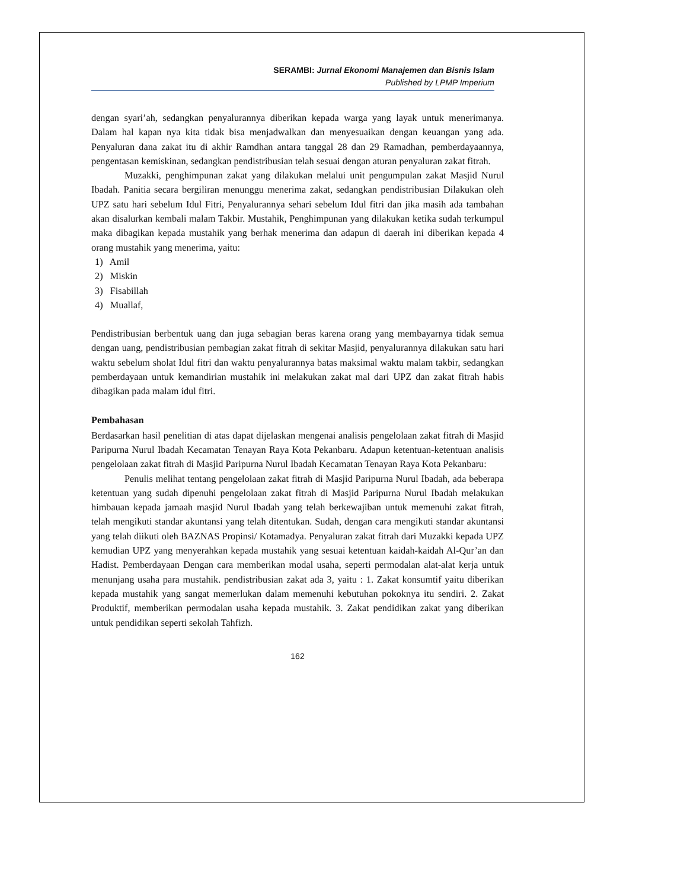SERAMBI: Jurnal Ekonomi Manajemen dan Bisnis Islam
Published by LPMP Imperium
dengan syari’ah, sedangkan penyalurannya diberikan kepada warga yang layak untuk menerimanya. Dalam hal kapan nya kita tidak bisa menjadwalkan dan menyesuaikan dengan keuangan yang ada. Penyaluran dana zakat itu di akhir Ramdhan antara tanggal 28 dan 29 Ramadhan, pemberdayaannya, pengentasan kemiskinan, sedangkan pendistribusian telah sesuai dengan aturan penyaluran zakat fitrah.
Muzakki, penghimpunan zakat yang dilakukan melalui unit pengumpulan zakat Masjid Nurul Ibadah. Panitia secara bergiliran menunggu menerima zakat, sedangkan pendistribusian Dilakukan oleh UPZ satu hari sebelum Idul Fitri, Penyalurannya sehari sebelum Idul fitri dan jika masih ada tambahan akan disalurkan kembali malam Takbir. Mustahik, Penghimpunan yang dilakukan ketika sudah terkumpul maka dibagikan kepada mustahik yang berhak menerima dan adapun di daerah ini diberikan kepada 4 orang mustahik yang menerima, yaitu:
1) Amil
2) Miskin
3) Fisabillah
4) Muallaf,
Pendistribusian berbentuk uang dan juga sebagian beras karena orang yang membayarnya tidak semua dengan uang, pendistribusian pembagian zakat fitrah di sekitar Masjid, penyalurannya dilakukan satu hari waktu sebelum sholat Idul fitri dan waktu penyalurannya batas maksimal waktu malam takbir, sedangkan pemberdayaan untuk kemandirian mustahik ini melakukan zakat mal dari UPZ dan zakat fitrah habis dibagikan pada malam idul fitri.
Pembahasan
Berdasarkan hasil penelitian di atas dapat dijelaskan mengenai analisis pengelolaan zakat fitrah di Masjid Paripurna Nurul Ibadah Kecamatan Tenayan Raya Kota Pekanbaru. Adapun ketentuan-ketentuan analisis pengelolaan zakat fitrah di Masjid Paripurna Nurul Ibadah Kecamatan Tenayan Raya Kota Pekanbaru:
Penulis melihat tentang pengelolaan zakat fitrah di Masjid Paripurna Nurul Ibadah, ada beberapa ketentuan yang sudah dipenuhi pengelolaan zakat fitrah di Masjid Paripurna Nurul Ibadah melakukan himbauan kepada jamaah masjid Nurul Ibadah yang telah berkewajiban untuk memenuhi zakat fitrah, telah mengikuti standar akuntansi yang telah ditentukan. Sudah, dengan cara mengikuti standar akuntansi yang telah diikuti oleh BAZNAS Propinsi/ Kotamadya. Penyaluran zakat fitrah dari Muzakki kepada UPZ kemudian UPZ yang menyerahkan kepada mustahik yang sesuai ketentuan kaidah-kaidah Al-Qur’an dan Hadist. Pemberdayaan Dengan cara memberikan modal usaha, seperti permodalan alat-alat kerja untuk menunjang usaha para mustahik. pendistribusian zakat ada 3, yaitu : 1. Zakat konsumtif yaitu diberikan kepada mustahik yang sangat memerlukan dalam memenuhi kebutuhan pokoknya itu sendiri. 2. Zakat Produktif, memberikan permodalan usaha kepada mustahik. 3. Zakat pendidikan zakat yang diberikan untuk pendidikan seperti sekolah Tahfizh.
162